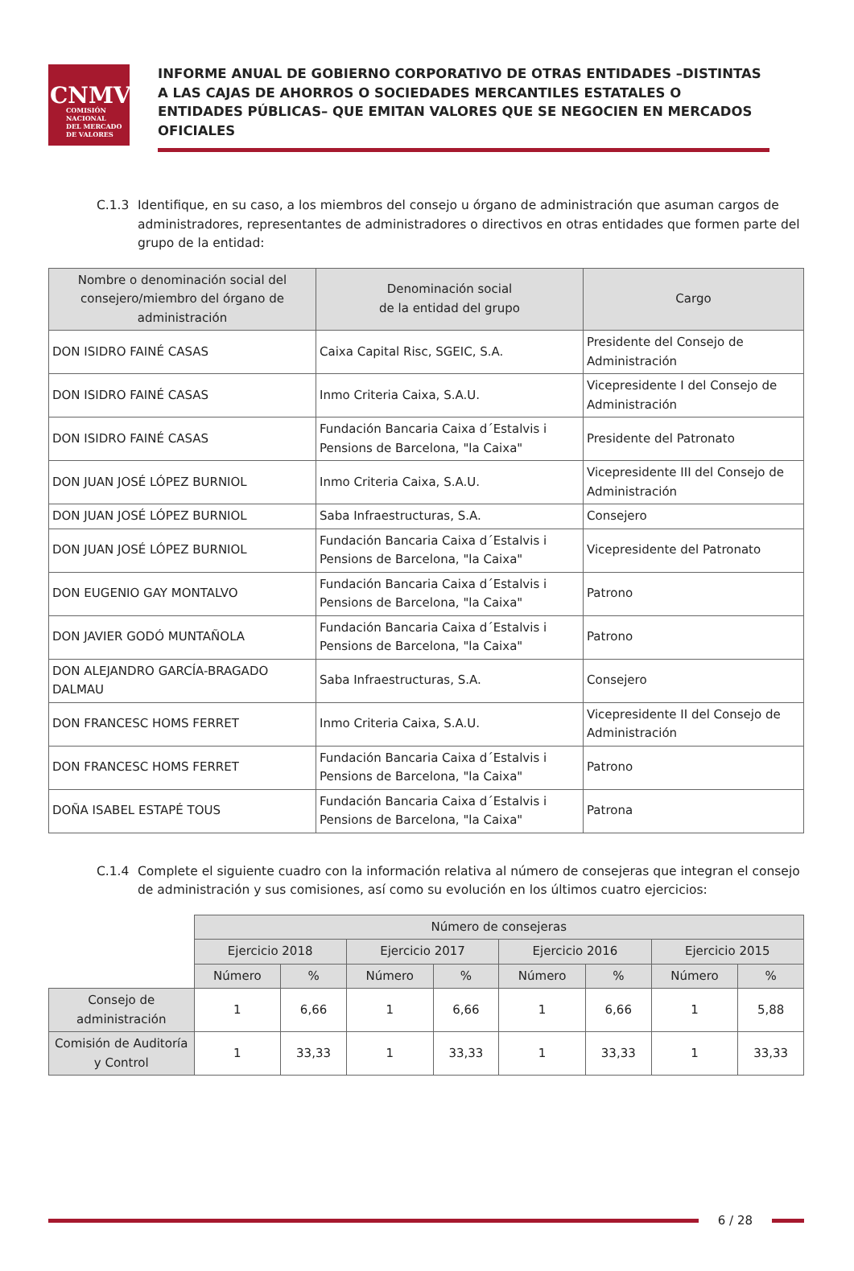CNMV
COMISIÓN
NACIONAL
DEL MERCADO
DE VALORES
INFORME ANUAL DE GOBIERNO CORPORATIVO DE OTRAS ENTIDADES –DISTINTAS A LAS CAJAS DE AHORROS O SOCIEDADES MERCANTILES ESTATALES O ENTIDADES PÚBLICAS– QUE EMITAN VALORES QUE SE NEGOCIEN EN MERCADOS OFICIALES
C.1.3 Identifique, en su caso, a los miembros del consejo u órgano de administración que asuman cargos de administradores, representantes de administradores o directivos en otras entidades que formen parte del grupo de la entidad:
| Nombre o denominación social del consejero/miembro del órgano de administración | Denominación social de la entidad del grupo | Cargo |
| --- | --- | --- |
| DON ISIDRO FAINÉ CASAS | Caixa Capital Risc, SGEIC, S.A. | Presidente del Consejo de Administración |
| DON ISIDRO FAINÉ CASAS | Inmo Criteria Caixa, S.A.U. | Vicepresidente I del Consejo de Administración |
| DON ISIDRO FAINÉ CASAS | Fundación Bancaria Caixa d´Estalvis i Pensions de Barcelona, "la Caixa" | Presidente del Patronato |
| DON JUAN JOSÉ LÓPEZ BURNIOL | Inmo Criteria Caixa, S.A.U. | Vicepresidente III del Consejo de Administración |
| DON JUAN JOSÉ LÓPEZ BURNIOL | Saba Infraestructuras, S.A. | Consejero |
| DON JUAN JOSÉ LÓPEZ BURNIOL | Fundación Bancaria Caixa d´Estalvis i Pensions de Barcelona, "la Caixa" | Vicepresidente del Patronato |
| DON EUGENIO GAY MONTALVO | Fundación Bancaria Caixa d´Estalvis i Pensions de Barcelona, "la Caixa" | Patrono |
| DON JAVIER GODÓ MUNTAÑOLA | Fundación Bancaria Caixa d´Estalvis i Pensions de Barcelona, "la Caixa" | Patrono |
| DON ALEJANDRO GARCÍA-BRAGADO DALMAU | Saba Infraestructuras, S.A. | Consejero |
| DON FRANCESC HOMS FERRET | Inmo Criteria Caixa, S.A.U. | Vicepresidente II del Consejo de Administración |
| DON FRANCESC HOMS FERRET | Fundación Bancaria Caixa d´Estalvis i Pensions de Barcelona, "la Caixa" | Patrono |
| DOÑA ISABEL ESTAPÉ TOUS | Fundación Bancaria Caixa d´Estalvis i Pensions de Barcelona, "la Caixa" | Patrona |
C.1.4 Complete el siguiente cuadro con la información relativa al número de consejeras que integran el consejo de administración y sus comisiones, así como su evolución en los últimos cuatro ejercicios:
| | Número de consejeras | | | | | | | |
| | Ejercicio 2018 | | Ejercicio 2017 | | Ejercicio 2016 | | Ejercicio 2015 | |
| | Número | % | Número | % | Número | % | Número | % |
| Consejo de administración | 1 | 6,66 | 1 | 6,66 | 1 | 6,66 | 1 | 5,88 |
| Comisión de Auditoría y Control | 1 | 33,33 | 1 | 33,33 | 1 | 33,33 | 1 | 33,33 |
6 / 28